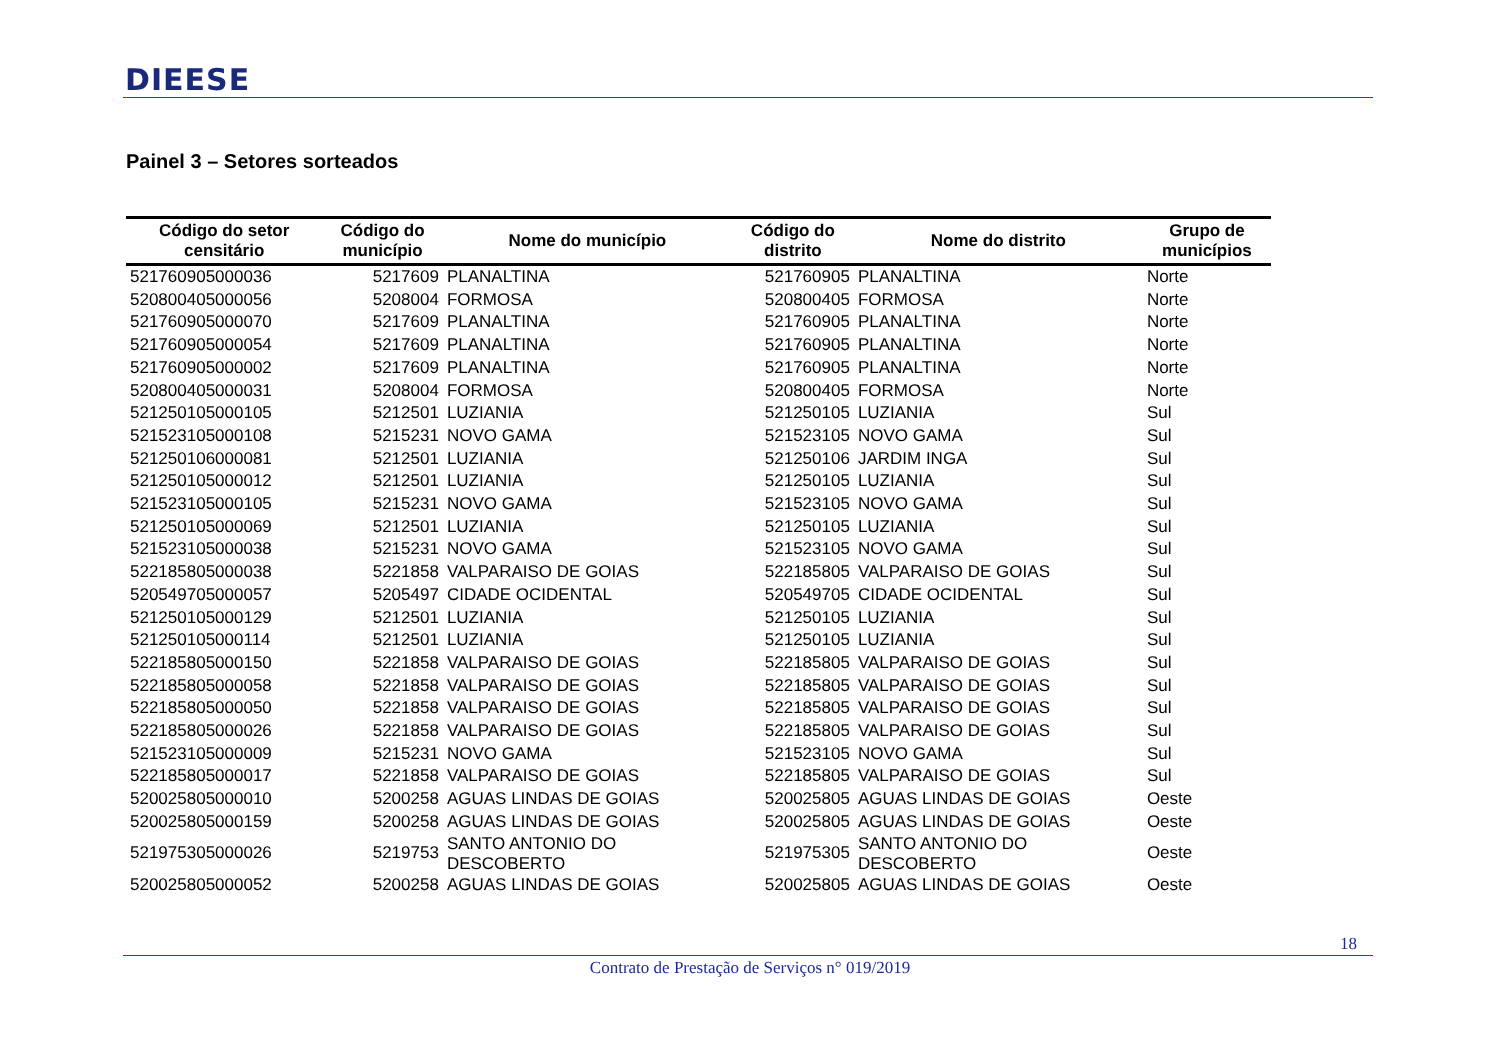DIEESE
Painel 3 – Setores sorteados
| Código do setor censitário | Código do município | Nome do município | Código do distrito | Nome do distrito | Grupo de municípios |
| --- | --- | --- | --- | --- | --- |
| 521760905000036 | 5217609 | PLANALTINA | 521760905 | PLANALTINA | Norte |
| 520800405000056 | 5208004 | FORMOSA | 520800405 | FORMOSA | Norte |
| 521760905000070 | 5217609 | PLANALTINA | 521760905 | PLANALTINA | Norte |
| 521760905000054 | 5217609 | PLANALTINA | 521760905 | PLANALTINA | Norte |
| 521760905000002 | 5217609 | PLANALTINA | 521760905 | PLANALTINA | Norte |
| 520800405000031 | 5208004 | FORMOSA | 520800405 | FORMOSA | Norte |
| 521250105000105 | 5212501 | LUZIANIA | 521250105 | LUZIANIA | Sul |
| 521523105000108 | 5215231 | NOVO GAMA | 521523105 | NOVO GAMA | Sul |
| 521250106000081 | 5212501 | LUZIANIA | 521250106 | JARDIM INGA | Sul |
| 521250105000012 | 5212501 | LUZIANIA | 521250105 | LUZIANIA | Sul |
| 521523105000105 | 5215231 | NOVO GAMA | 521523105 | NOVO GAMA | Sul |
| 521250105000069 | 5212501 | LUZIANIA | 521250105 | LUZIANIA | Sul |
| 521523105000038 | 5215231 | NOVO GAMA | 521523105 | NOVO GAMA | Sul |
| 522185805000038 | 5221858 | VALPARAISO DE GOIAS | 522185805 | VALPARAISO DE GOIAS | Sul |
| 520549705000057 | 5205497 | CIDADE OCIDENTAL | 520549705 | CIDADE OCIDENTAL | Sul |
| 521250105000129 | 5212501 | LUZIANIA | 521250105 | LUZIANIA | Sul |
| 521250105000114 | 5212501 | LUZIANIA | 521250105 | LUZIANIA | Sul |
| 522185805000150 | 5221858 | VALPARAISO DE GOIAS | 522185805 | VALPARAISO DE GOIAS | Sul |
| 522185805000058 | 5221858 | VALPARAISO DE GOIAS | 522185805 | VALPARAISO DE GOIAS | Sul |
| 522185805000050 | 5221858 | VALPARAISO DE GOIAS | 522185805 | VALPARAISO DE GOIAS | Sul |
| 522185805000026 | 5221858 | VALPARAISO DE GOIAS | 522185805 | VALPARAISO DE GOIAS | Sul |
| 521523105000009 | 5215231 | NOVO GAMA | 521523105 | NOVO GAMA | Sul |
| 522185805000017 | 5221858 | VALPARAISO DE GOIAS | 522185805 | VALPARAISO DE GOIAS | Sul |
| 520025805000010 | 5200258 | AGUAS LINDAS DE GOIAS | 520025805 | AGUAS LINDAS DE GOIAS | Oeste |
| 520025805000159 | 5200258 | AGUAS LINDAS DE GOIAS | 520025805 | AGUAS LINDAS DE GOIAS | Oeste |
| 521975305000026 | 5219753 | SANTO ANTONIO DO DESCOBERTO | 521975305 | SANTO ANTONIO DO DESCOBERTO | Oeste |
| 520025805000052 | 5200258 | AGUAS LINDAS DE GOIAS | 520025805 | AGUAS LINDAS DE GOIAS | Oeste |
18
Contrato de Prestação de Serviços n° 019/2019